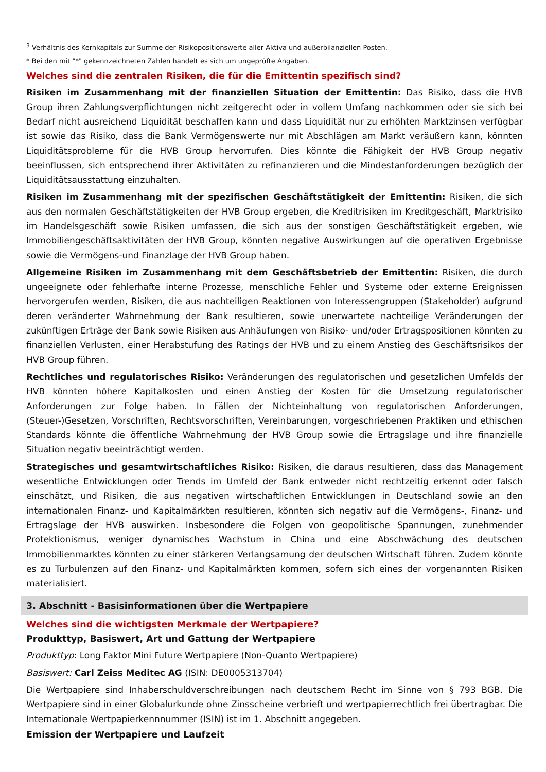<sup>3</sup> Verhältnis des Kernkapitals zur Summe der Risikopositionswerte aller Aktiva und außerbilanziellen Posten.
* Bei den mit "*" gekennzeichneten Zahlen handelt es sich um ungeprüfte Angaben.
Welches sind die zentralen Risiken, die für die Emittentin spezifisch sind?
Risiken im Zusammenhang mit der finanziellen Situation der Emittentin: Das Risiko, dass die HVB Group ihren Zahlungsverpflichtungen nicht zeitgerecht oder in vollem Umfang nachkommen oder sie sich bei Bedarf nicht ausreichend Liquidität beschaffen kann und dass Liquidität nur zu erhöhten Marktzinsen verfügbar ist sowie das Risiko, dass die Bank Vermögenswerte nur mit Abschlägen am Markt veräußern kann, könnten Liquiditätsprobleme für die HVB Group hervorrufen. Dies könnte die Fähigkeit der HVB Group negativ beeinflussen, sich entsprechend ihrer Aktivitäten zu refinanzieren und die Mindestanforderungen bezüglich der Liquiditätsausstattung einzuhalten.
Risiken im Zusammenhang mit der spezifischen Geschäftstätigkeit der Emittentin: Risiken, die sich aus den normalen Geschäftstätigkeiten der HVB Group ergeben, die Kreditrisiken im Kreditgeschäft, Marktrisiko im Handelsgeschäft sowie Risiken umfassen, die sich aus der sonstigen Geschäftstätigkeit ergeben, wie Immobiliengeschäftsaktivitäten der HVB Group, könnten negative Auswirkungen auf die operativen Ergebnisse sowie die Vermögens-und Finanzlage der HVB Group haben.
Allgemeine Risiken im Zusammenhang mit dem Geschäftsbetrieb der Emittentin: Risiken, die durch ungeeignete oder fehlerhafte interne Prozesse, menschliche Fehler und Systeme oder externe Ereignissen hervorgerufen werden, Risiken, die aus nachteiligen Reaktionen von Interessengruppen (Stakeholder) aufgrund deren veränderter Wahrnehmung der Bank resultieren, sowie unerwartete nachteilige Veränderungen der zukünftigen Erträge der Bank sowie Risiken aus Anhäufungen von Risiko- und/oder Ertragspositionen könnten zu finanziellen Verlusten, einer Herabstufung des Ratings der HVB und zu einem Anstieg des Geschäftsrisikos der HVB Group führen.
Rechtliches und regulatorisches Risiko: Veränderungen des regulatorischen und gesetzlichen Umfelds der HVB könnten höhere Kapitalkosten und einen Anstieg der Kosten für die Umsetzung regulatorischer Anforderungen zur Folge haben. In Fällen der Nichteinhaltung von regulatorischen Anforderungen, (Steuer-)Gesetzen, Vorschriften, Rechtsvorschriften, Vereinbarungen, vorgeschriebenen Praktiken und ethischen Standards könnte die öffentliche Wahrnehmung der HVB Group sowie die Ertragslage und ihre finanzielle Situation negativ beeinträchtigt werden.
Strategisches und gesamtwirtschaftliches Risiko: Risiken, die daraus resultieren, dass das Management wesentliche Entwicklungen oder Trends im Umfeld der Bank entweder nicht rechtzeitig erkennt oder falsch einschätzt, und Risiken, die aus negativen wirtschaftlichen Entwicklungen in Deutschland sowie an den internationalen Finanz- und Kapitalmärkten resultieren, könnten sich negativ auf die Vermögens-, Finanz- und Ertragslage der HVB auswirken. Insbesondere die Folgen von geopolitische Spannungen, zunehmender Protektionismus, weniger dynamisches Wachstum in China und eine Abschwächung des deutschen Immobilienmarktes könnten zu einer stärkeren Verlangsamung der deutschen Wirtschaft führen. Zudem könnte es zu Turbulenzen auf den Finanz- und Kapitalmärkten kommen, sofern sich eines der vorgenannten Risiken materialisiert.
3. Abschnitt - Basisinformationen über die Wertpapiere
Welches sind die wichtigsten Merkmale der Wertpapiere?
Produkttyp, Basiswert, Art und Gattung der Wertpapiere
Produkttyp: Long Faktor Mini Future Wertpapiere (Non-Quanto Wertpapiere)
Basiswert: Carl Zeiss Meditec AG (ISIN: DE0005313704)
Die Wertpapiere sind Inhaberschuldverschreibungen nach deutschem Recht im Sinne von § 793 BGB. Die Wertpapiere sind in einer Globalurkunde ohne Zinsscheine verbrieft und wertpapierrechtlich frei übertragbar. Die Internationale Wertpapierkennnummer (ISIN) ist im 1. Abschnitt angegeben.
Emission der Wertpapiere und Laufzeit